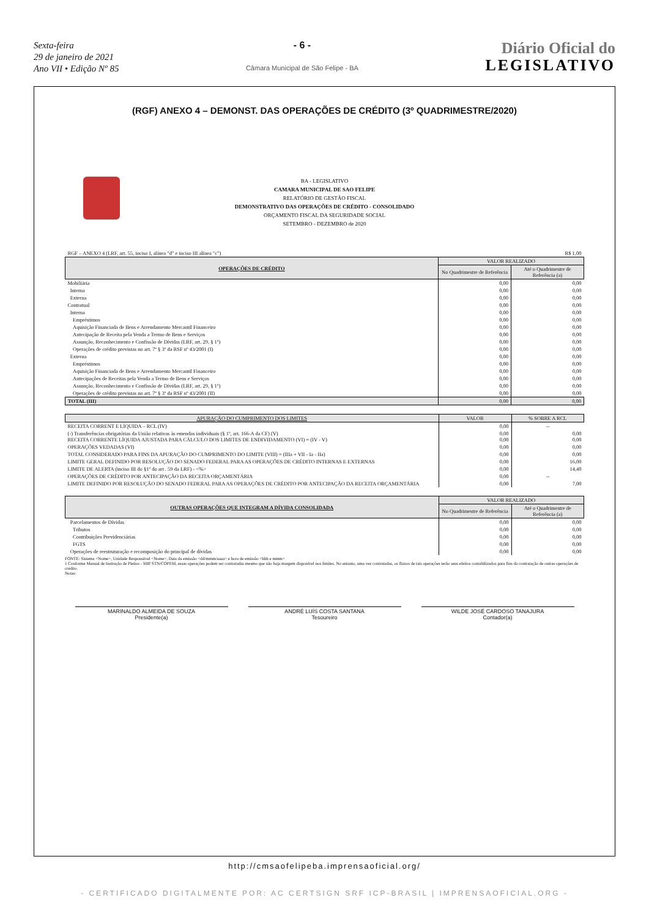Sexta-feira
29 de janeiro de 2021
Ano VII • Edição Nº 85
- 6 -
Câmara Municipal de São Felipe - BA
Diário Oficial do
LEGISLATIVO
(RGF) ANEXO 4 – DEMONST. DAS OPERAÇÕES DE CRÉDITO (3º QUADRIMESTRE/2020)
BA - LEGISLATIVO
CAMARA MUNICIPAL DE SAO FELIPE
RELATÓRIO DE GESTÃO FISCAL
DEMONSTRATIVO DAS OPERAÇÕES DE CRÉDITO - CONSOLIDADO
ORÇAMENTO FISCAL DA SEGURIDADE SOCIAL
SETEMBRO - DEZEMBRO de 2020
| RGF – ANEXO 4 (LRF, art. 55, inciso I, alínea "d" e inciso III alínea "c") | | R$ 1,00 |
| OPERAÇÕES DE CRÉDITO | VALOR REALIZADO | |
| | No Quadrimestre de Referência | Até o Quadrimestre de Referência (a) |
| Mobiliária | 0,00 | 0,00 |
| Interna | 0,00 | 0,00 |
| Externa | 0,00 | 0,00 |
| Contratual | 0,00 | 0,00 |
| Interna | 0,00 | 0,00 |
| Empréstimos | 0,00 | 0,00 |
| Aquisição Financiada de Bens e Arrendamento Mercantil Financeiro | 0,00 | 0,00 |
| Antecipação de Receita pela Venda a Termo de Bens e Serviços | 0,00 | 0,00 |
| Assunção, Reconhecimento e Confissão de Dívidas (LRF, art. 29, § 1º) | 0,00 | 0,00 |
| Operações de crédito previstas no art. 7º § 3º da RSF nº 43/2001 (I) | 0,00 | 0,00 |
| Externa | 0,00 | 0,00 |
| Empréstimos | 0,00 | 0,00 |
| Aquisição Financiada de Bens e Arrendamento Mercantil Financeiro | 0,00 | 0,00 |
| Antecipações de Receitas pela Venda a Termo de Bens e Serviços | 0,00 | 0,00 |
| Assunção, Reconhecimento e Confissão de Dívidas (LRF, art. 29, § 1º) | 0,00 | 0,00 |
| Operações de crédito previstas no art. 7º § 3º da RSF nº 43/2001 (II) | 0,00 | 0,00 |
| TOTAL (III) | 0,00 | 0,00 |
| APURAÇÃO DO CUMPRIMENTO DOS LIMITES | VALOR | % SOBRE A RCL |
| --- | --- | --- |
| RECEITA CORRENT E LÍQUIDA – RCL (IV) | 0,00 | -- |
| (-) Transferências obrigatórias da União relativas às emendas individuais (§ 1º, art. 166-A da CF) (V) RECEITA CORRENTE LÍQUIDA AJUSTADA PARA CÁLCULO DOS LIMITES DE ENDIVIDAMENTO (VI) = (IV - V) | 0,00 0,00 | 0,00 0,00 |
| OPERAÇÕES VEDADAS (VI) | 0,00 | 0,00 |
| TOTAL CONSIDERADO PARA FINS DA APURAÇÃO DO CUMPRIMENTO DO LIMITE (VIII) = (IIIa + VII - Ia - IIa) | 0,00 | 0,00 |
| LIMITE GERAL DEFINIDO POR RESOLUÇÃO DO SENADO FEDERAL PARA AS OPERAÇÕES DE CRÉDITO INTERNAS E EXTERNAS | 0,00 | 16,00 |
| LIMITE DE ALERTA (inciso III do §1º do art . 59 da LRF) - <%> | 0,00 | 14,40 |
| OPERAÇÕES DE CRÉDITO POR ANTECIPAÇÃO DA RECEITA ORÇAMENTÁRIA | 0,00 | -- |
| LIMITE DEFINIDO POR RESOLUÇÃO DO SENADO FEDERAL PARA AS OPERAÇÕES DE CRÉDITO POR ANTECIPAÇÃO DA RECEITA ORÇAMENTÁRIA | 0,00 | 7,00 |
| OUTRAS OPERAÇÕES QUE INTEGRAM A DÍVIDA CONSOLIDADA | VALOR REALIZADO | |
| --- | --- | --- |
| | No Quadrimestre de Referência | Até o Quadrimestre de Referência (a) |
| Parcelamentos de Dívidas | 0,00 | 0,00 |
| Tributos | 0,00 | 0,00 |
| Contribuições Previdenciárias | 0,00 | 0,00 |
| FGTS | 0,00 | 0,00 |
| Operações de reestruturação e recomposição do principal de dívidas | 0,00 | 0,00 |
FONTE: Sistema <Nome>, Unidade Responsável <Nome>, Data da emissão <dd/mmm/aaaa> e hora de emissão <hhh e mmm>
1 Conforme Manual de Instrução de Pleitos - MIP STN/COPEM, essas operações podem ser contratadas mesmo que não haja margem disponível nos limites. No entanto, uma vez contratadas, os fluxos de tais operações terão seus efeitos contabilizados para fins da contratação de outras operações de crédito.
Notas:
MARINALDO ALMEIDA DE SOUZA
Presidente(a)
ANDRÉ LUÍS COSTA SANTANA
Tesoureiro
WILDE JOSÉ CARDOSO TANAJURA
Contador(a)
http://cmsaofelipeba.imprensaoficial.org/
- CERTIFICADO DIGITALMENTE POR: AC CERTSIGN SRF ICP-BRASIL | IMPRENSAOFICIAL.ORG -